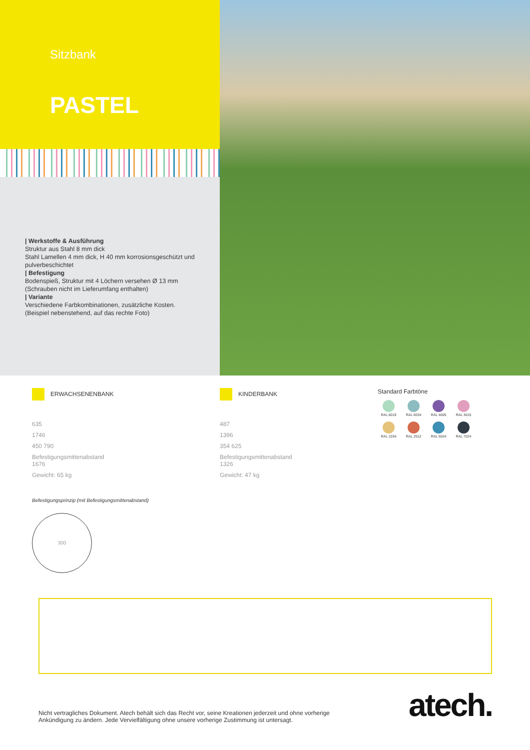Sitzbank
PASTEL
| Werkstoffe & Ausführung
Struktur aus Stahl 8 mm dick
Stahl Lamellen 4 mm dick, H 40 mm korrosionsgeschützt und pulverbeschichtet
| Befestigung
Bodenspieß, Struktur mit 4 Löchern versehen Ø 13 mm (Schrauben nicht im Lieferumfang enthalten)
| Variante
Verschiedene Farbkombinationen, zusätzliche Kosten. (Beispiel nebenstehend, auf das rechte Foto)
ERWACHSENENBANK
635
1746
450 790
Befestigungsmittenabstand
1676
Gewicht: 65 kg
KINDERBANK
487
1396
354 625
Befestigungsmittenabstand
1326
Gewicht: 47 kg
Standard Farbtöne
RAL 6019
RAL 6034
RAL 4005
RAL 3015
RAL 1034
RAL 2012
RAL 5024
RAL 7024
Befestigungsprinzip (mit Befestigungsmittenabstand)
300
Nicht vertragliches Dokument. Atech behält sich das Recht vor, seine Kreationen jederzeit und ohne vorherige
Ankündigung zu ändern. Jede Vervielfältigung ohne unsere vorherige Zustimmung ist untersagt.
atech.